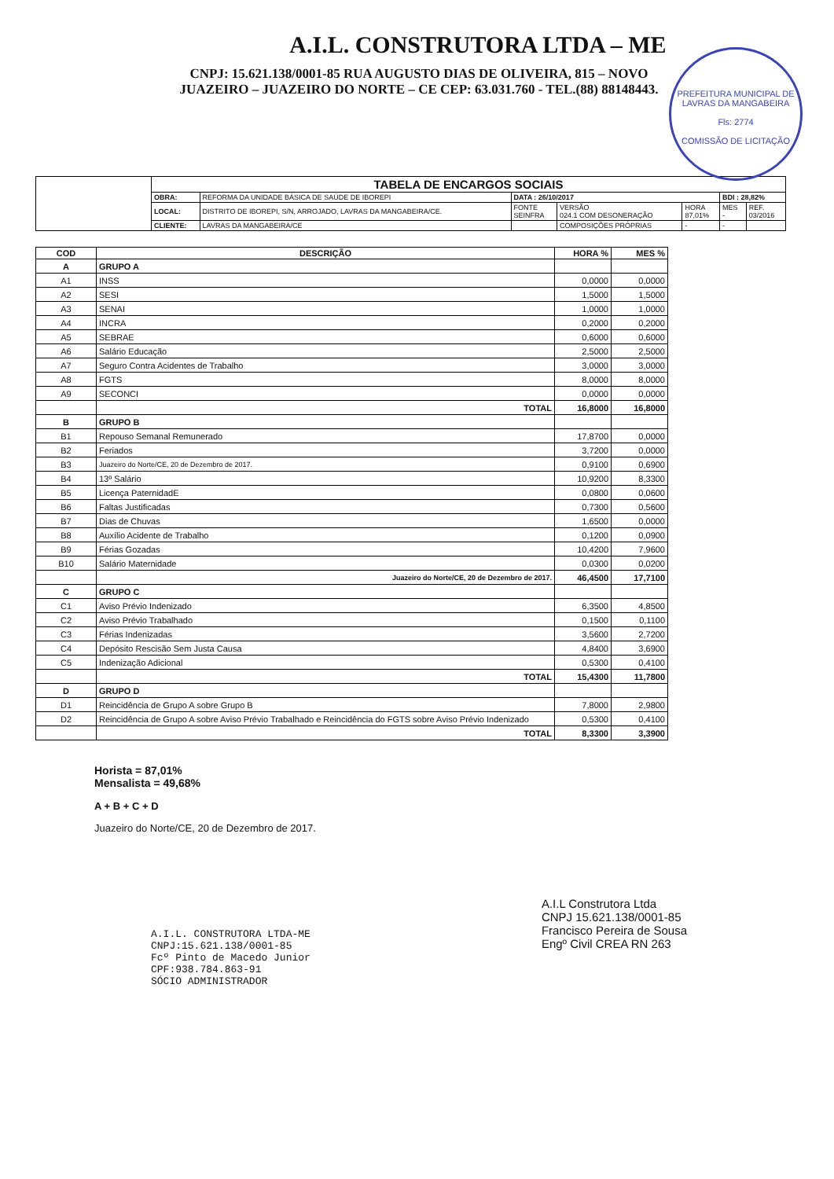A.I.L. CONSTRUTORA LTDA – ME
CNPJ: 15.621.138/0001-85 RUA AUGUSTO DIAS DE OLIVEIRA, 815 – NOVO
JUAZEIRO – JUAZEIRO DO NORTE – CE CEP: 63.031.760 - TEL.(88) 88148443.
PREFEITURA MUNICIPAL DE LAVRAS DA MANGABEIRA
Fls: 2774
COMISSÃO DE LICITAÇÃO
| | TABELA DE ENCARGOS SOCIAIS | | | | | | |
| | OBRA: | REFORMA DA UNIDADE BÁSICA DE SAÚDE DE IBOREPI | DATA : 26/10/2017 | | | BDI : 28,82% | |
| | LOCAL: | DISTRITO DE IBOREPI, S/N, ARROJADO, LAVRAS DA MANGABEIRA/CE. | FONTE SEINFRA | VERSÃO 024.1 COM DESONERAÇÃO | HORA 87,01% | MES - | REF. 03/2016 |
| | CLIENTE: | LAVRAS DA MANGABEIRA/CE | | COMPOSIÇÕES PRÓPRIAS | - | - | |
| COD | DESCRIÇÃO | HORA % | MES % |
| --- | --- | --- | --- |
| A | GRUPO A | | |
| A1 | INSS | 0,0000 | 0,0000 |
| A2 | SESI | 1,5000 | 1,5000 |
| A3 | SENAI | 1,0000 | 1,0000 |
| A4 | INCRA | 0,2000 | 0,2000 |
| A5 | SEBRAE | 0,6000 | 0,6000 |
| A6 | Salário Educação | 2,5000 | 2,5000 |
| A7 | Seguro Contra Acidentes de Trabalho | 3,0000 | 3,0000 |
| A8 | FGTS | 8,0000 | 8,0000 |
| A9 | SECONCI | 0,0000 | 0,0000 |
| | TOTAL | 16,8000 | 16,8000 |
| B | GRUPO B | | |
| B1 | Repouso Semanal Remunerado | 17,8700 | 0,0000 |
| B2 | Feriados | 3,7200 | 0,0000 |
| B3 | Juazeiro do Norte/CE, 20 de Dezembro de 2017. | 0,9100 | 0,6900 |
| B4 | 13º Salário | 10,9200 | 8,3300 |
| B5 | Licença PaternidadE | 0,0800 | 0,0600 |
| B6 | Faltas Justificadas | 0,7300 | 0,5600 |
| B7 | Dias de Chuvas | 1,6500 | 0,0000 |
| B8 | Auxílio Acidente de Trabalho | 0,1200 | 0,0900 |
| B9 | Férias Gozadas | 10,4200 | 7,9600 |
| B10 | Salário Maternidade | 0,0300 | 0,0200 |
| | Juazeiro do Norte/CE, 20 de Dezembro de 2017. | 46,4500 | 17,7100 |
| C | GRUPO C | | |
| C1 | Aviso Prévio Indenizado | 6,3500 | 4,8500 |
| C2 | Aviso Prévio Trabalhado | 0,1500 | 0,1100 |
| C3 | Férias Indenizadas | 3,5600 | 2,7200 |
| C4 | Depósito Rescisão Sem Justa Causa | 4,8400 | 3,6900 |
| C5 | Indenização Adicional | 0,5300 | 0,4100 |
| | TOTAL | 15,4300 | 11,7800 |
| D | GRUPO D | | |
| D1 | Reincidência de Grupo A sobre Grupo B | 7,8000 | 2,9800 |
| D2 | Reincidência de Grupo A sobre Aviso Prévio Trabalhado e Reincidência do FGTS sobre Aviso Prévio Indenizado | 0,5300 | 0,4100 |
| | TOTAL | 8,3300 | 3,3900 |
Horista = 87,01%
Mensalista = 49,68%
A + B + C + D
Juazeiro do Norte/CE, 20 de Dezembro de 2017.
A.I.L. CONSTRUTORA LTDA-ME
CNPJ:15.621.138/0001-85
Fcº Pinto de Macedo Junior
CPF:938.784.863-91
SÓCIO ADMINISTRADOR
A.I.L Construtora Ltda
CNPJ 15.621.138/0001-85
Francisco Pereira de Sousa
Engº Civil CREA RN 263